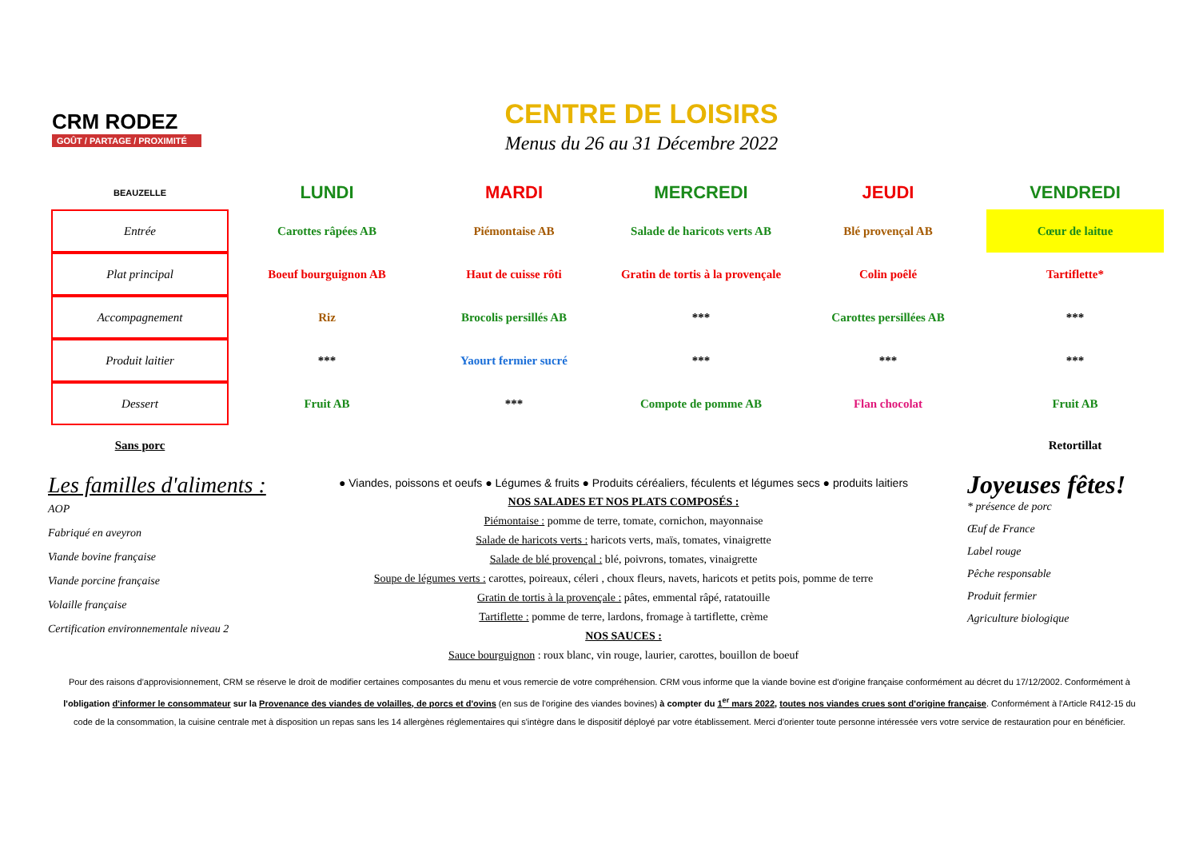CRM RODEZ
GOÛT / PARTAGE / PROXIMITÉ
CENTRE DE LOISIRS
Menus du 26 au 31 Décembre 2022
| BEAUZELLE | LUNDI | MARDI | MERCREDI | JEUDI | VENDREDI |
| --- | --- | --- | --- | --- | --- |
| Entrée | Carottes râpées AB | Piémontaise AB | Salade de haricots verts AB | Blé provençal AB | Cœur de laitue |
| Plat principal | Boeuf bourguignon AB | Haut de cuisse rôti | Gratin de tortis à la provençale | Colin poêlé | Tartiflette* |
| Accompagnement | Riz | Brocolis persillés AB | *** | Carottes persillées AB | *** |
| Produit laitier | *** | Yaourt fermier sucré | *** | *** | *** |
| Dessert | Fruit AB | *** | Compote de pomme AB | Flan chocolat | Fruit AB |
| Sans porc | | | | | Retortillat |
Les familles d'aliments :
AOP
Fabriqué en aveyron
Viande bovine française
Viande porcine française
Volaille française
Certification environnementale niveau 2
● Viandes, poissons et oeufs ● Légumes & fruits ● Produits céréaliers, féculents et légumes secs ● produits laitiers
NOS SALADES ET NOS PLATS COMPOSÉS :
Piémontaise : pomme de terre, tomate, cornichon, mayonnaise
Salade de haricots verts : haricots verts, maïs, tomates, vinaigrette
Salade de blé provençal : blé, poivrons, tomates, vinaigrette
Soupe de légumes verts : carottes, poireaux, céleri , choux fleurs, navets, haricots et petits pois, pomme de terre
Gratin de tortis à la provençale : pâtes, emmental râpé, ratatouille
Tartiflette : pomme de terre, lardons, fromage à tartiflette, crème
NOS SAUCES :
Sauce bourguignon : roux blanc, vin rouge, laurier, carottes, bouillon de boeuf
Joyeuses fêtes!
* présence de porc
Œuf de France
Label rouge
Pêche responsable
Produit fermier
Agriculture biologique
Pour des raisons d'approvisionnement, CRM se réserve le droit de modifier certaines composantes du menu et vous remercie de votre compréhension. CRM vous informe que la viande bovine est d'origine française conformément au décret du 17/12/2002. Conformément à l'obligation d'informer le consommateur sur la Provenance des viandes de volailles, de porcs et d'ovins (en sus de l'origine des viandes bovines) à compter du 1<sup>er</sup> mars 2022, toutes nos viandes crues sont d'origine française. Conformément à l'Article R412-15 du code de la consommation, la cuisine centrale met à disposition un repas sans les 14 allergènes réglementaires qui s'intègre dans le dispositif déployé par votre établissement. Merci d'orienter toute personne intéressée vers votre service de restauration pour en bénéficier.